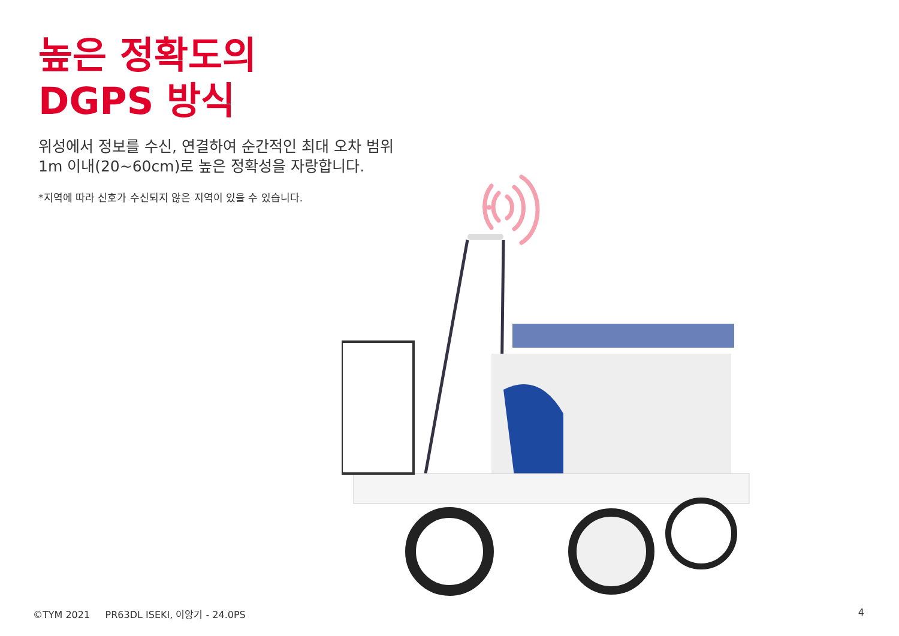높은 정확도의
DGPS 방식
위성에서 정보를 수신, 연결하여 순간적인 최대 오차 범위
1m 이내(20~60cm)로 높은 정확성을 자랑합니다.
*지역에 따라 신호가 수신되지 않은 지역이 있을 수 있습니다.
©TYM 2021 PR63DL ISEKI, 이앙기 - 24.0PS
4